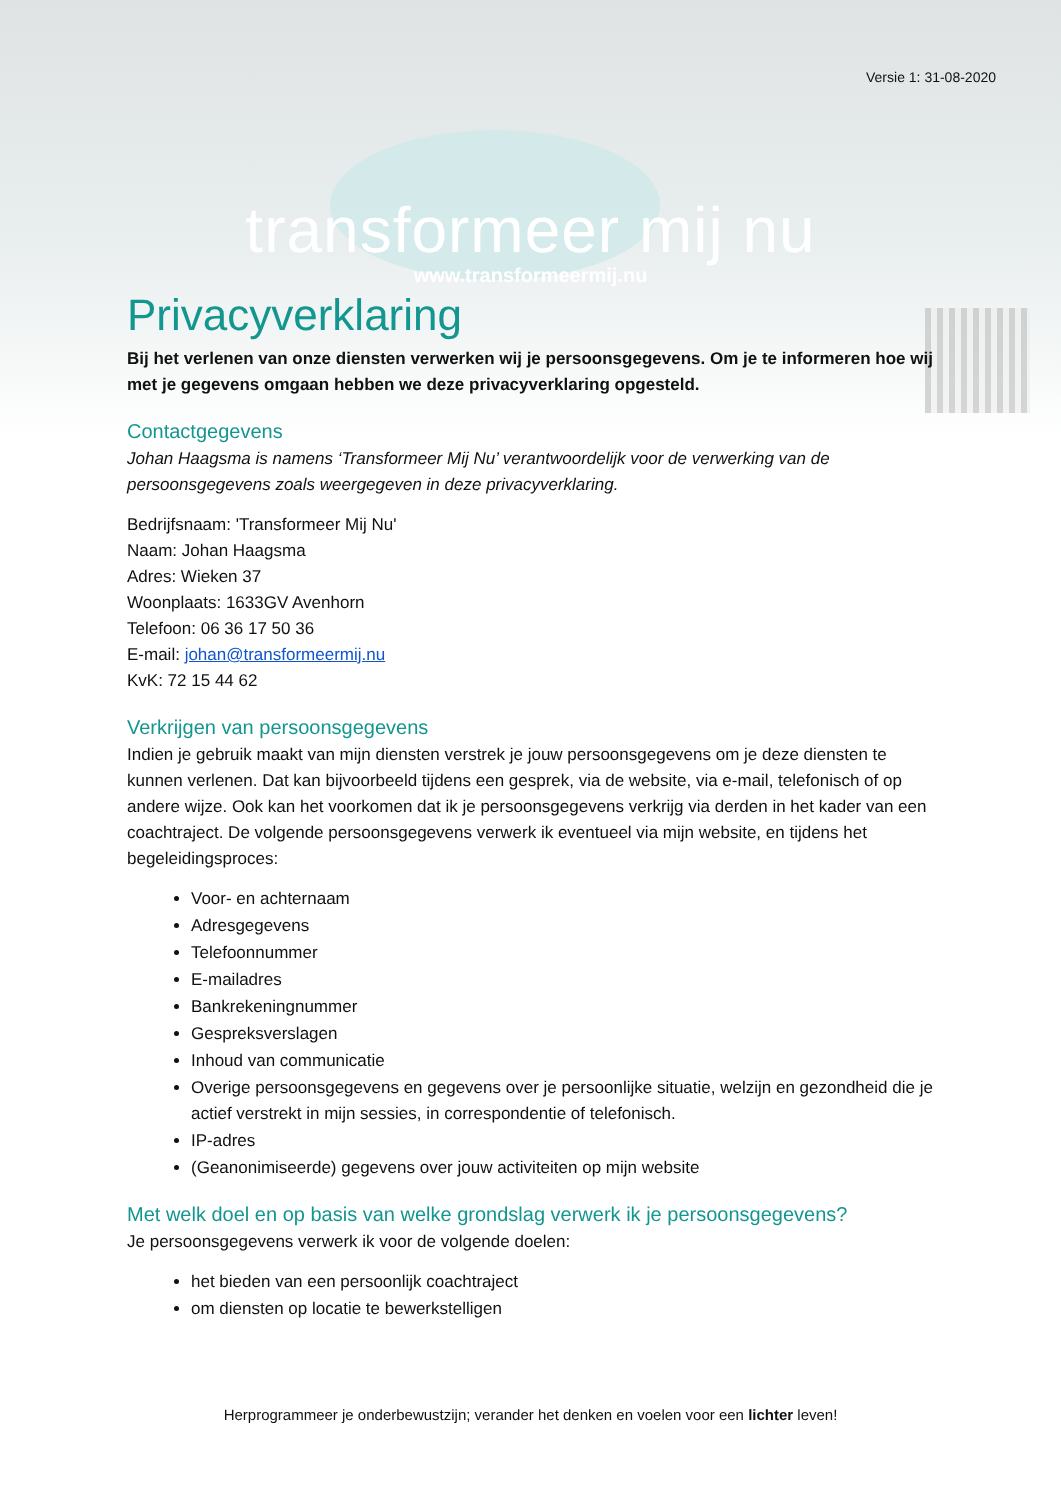Versie 1: 31-08-2020
transformeer mij nu
www.transformeermij.nu
Privacyverklaring
Bij het verlenen van onze diensten verwerken wij je persoonsgegevens. Om je te informeren hoe wij met je gegevens omgaan hebben we deze privacyverklaring opgesteld.
Contactgegevens
Johan Haagsma is namens ‘Transformeer Mij Nu’ verantwoordelijk voor de verwerking van de persoonsgegevens zoals weergegeven in deze privacyverklaring.
Bedrijfsnaam: 'Transformeer Mij Nu'
Naam: Johan Haagsma
Adres: Wieken 37
Woonplaats: 1633GV Avenhorn
Telefoon: 06 36 17 50 36
E-mail: johan@transformeermij.nu
KvK: 72 15 44 62
Verkrijgen van persoonsgegevens
Indien je gebruik maakt van mijn diensten verstrek je jouw persoonsgegevens om je deze diensten te kunnen verlenen. Dat kan bijvoorbeeld tijdens een gesprek, via de website, via e-mail, telefonisch of op andere wijze. Ook kan het voorkomen dat ik je persoonsgegevens verkrijg via derden in het kader van een coachtraject. De volgende persoonsgegevens verwerk ik eventueel via mijn website, en tijdens het begeleidingsproces:
Voor- en achternaam
Adresgegevens
Telefoonnummer
E-mailadres
Bankrekeningnummer
Gespreksverslagen
Inhoud van communicatie
Overige persoonsgegevens en gegevens over je persoonlijke situatie, welzijn en gezondheid die je actief verstrekt in mijn sessies, in correspondentie of telefonisch.
IP-adres
(Geanonimiseerde) gegevens over jouw activiteiten op mijn website
Met welk doel en op basis van welke grondslag verwerk ik je persoonsgegevens?
Je persoonsgegevens verwerk ik voor de volgende doelen:
het bieden van een persoonlijk coachtraject
om diensten op locatie te bewerkstelligen
Herprogrammeer je onderbewustzijn; verander het denken en voelen voor een lichter leven!